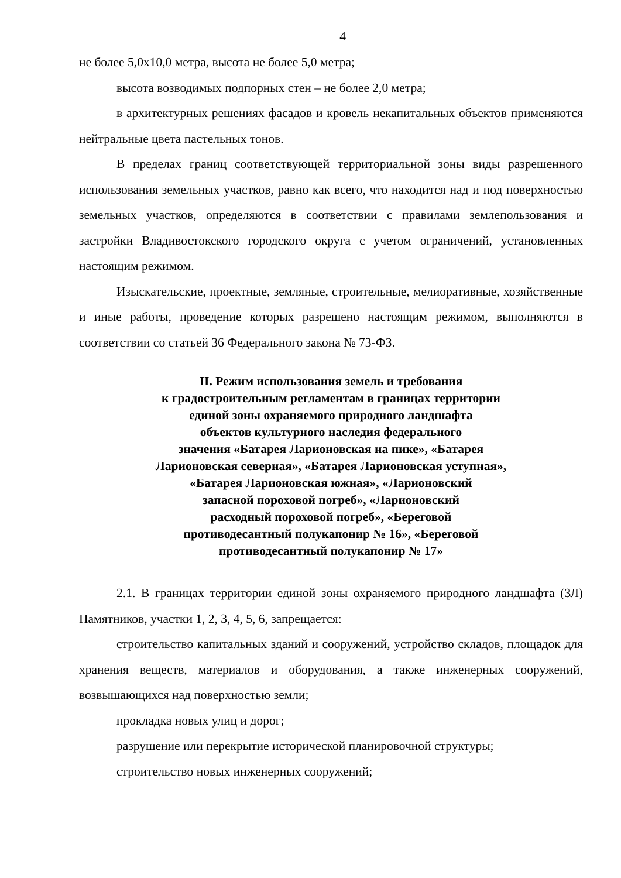4
не более 5,0х10,0 метра, высота не более 5,0 метра;
высота возводимых подпорных стен – не более 2,0 метра;
в архитектурных решениях фасадов и кровель некапитальных объектов применяются нейтральные цвета пастельных тонов.
В пределах границ соответствующей территориальной зоны виды разрешенного использования земельных участков, равно как всего, что находится над и под поверхностью земельных участков, определяются в соответствии с правилами землепользования и застройки Владивостокского городского округа с учетом ограничений, установленных настоящим режимом.
Изыскательские, проектные, земляные, строительные, мелиоративные, хозяйственные и иные работы, проведение которых разрешено настоящим режимом, выполняются в соответствии со статьей 36 Федерального закона № 73-ФЗ.
II. Режим использования земель и требования
к градостроительным регламентам в границах территории
единой зоны охраняемого природного ландшафта
объектов культурного наследия федерального
значения «Батарея Ларионовская на пике», «Батарея
Ларионовская северная», «Батарея Ларионовская уступная»,
«Батарея Ларионовская южная», «Ларионовский
запасной пороховой погреб», «Ларионовский
расходный пороховой погреб», «Береговой
противодесантный полукапонир № 16», «Береговой
противодесантный полукапонир № 17»
2.1. В границах территории единой зоны охраняемого природного ландшафта (ЗЛ) Памятников, участки 1, 2, 3, 4, 5, 6, запрещается:
строительство капитальных зданий и сооружений, устройство складов, площадок для хранения веществ, материалов и оборудования, а также инженерных сооружений, возвышающихся над поверхностью земли;
прокладка новых улиц и дорог;
разрушение или перекрытие исторической планировочной структуры;
строительство новых инженерных сооружений;